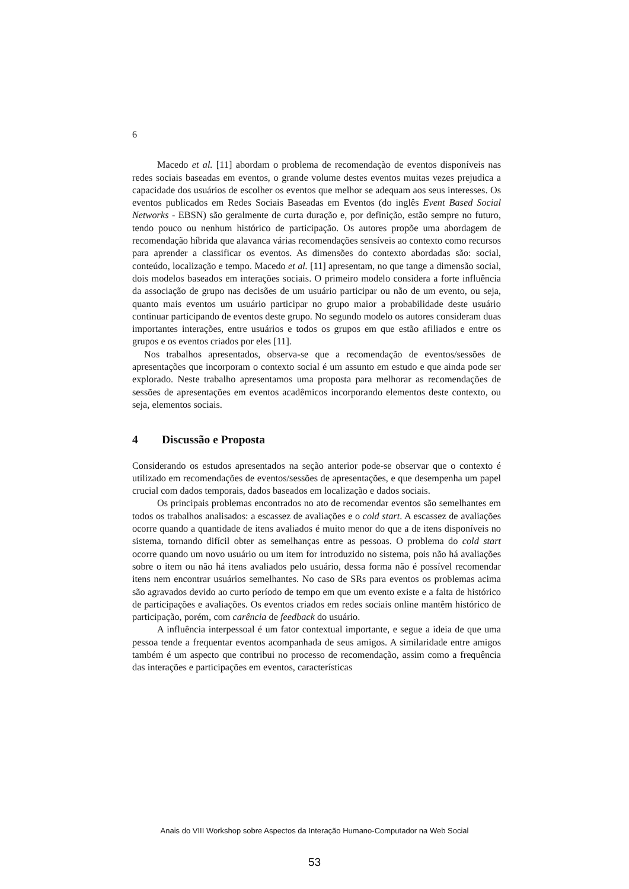6
Macedo et al. [11] abordam o problema de recomendação de eventos disponíveis nas redes sociais baseadas em eventos, o grande volume destes eventos muitas vezes prejudica a capacidade dos usuários de escolher os eventos que melhor se adequam aos seus interesses. Os eventos publicados em Redes Sociais Baseadas em Eventos (do inglês Event Based Social Networks - EBSN) são geralmente de curta duração e, por definição, estão sempre no futuro, tendo pouco ou nenhum histórico de participação. Os autores propõe uma abordagem de recomendação híbrida que alavanca várias recomendações sensíveis ao contexto como recursos para aprender a classificar os eventos. As dimensões do contexto abordadas são: social, conteúdo, localização e tempo. Macedo et al. [11] apresentam, no que tange a dimensão social, dois modelos baseados em interações sociais. O primeiro modelo considera a forte influência da associação de grupo nas decisões de um usuário participar ou não de um evento, ou seja, quanto mais eventos um usuário participar no grupo maior a probabilidade deste usuário continuar participando de eventos deste grupo. No segundo modelo os autores consideram duas importantes interações, entre usuários e todos os grupos em que estão afiliados e entre os grupos e os eventos criados por eles [11].
Nos trabalhos apresentados, observa-se que a recomendação de eventos/sessões de apresentações que incorporam o contexto social é um assunto em estudo e que ainda pode ser explorado. Neste trabalho apresentamos uma proposta para melhorar as recomendações de sessões de apresentações em eventos acadêmicos incorporando elementos deste contexto, ou seja, elementos sociais.
4 Discussão e Proposta
Considerando os estudos apresentados na seção anterior pode-se observar que o contexto é utilizado em recomendações de eventos/sessões de apresentações, e que desempenha um papel crucial com dados temporais, dados baseados em localização e dados sociais.
Os principais problemas encontrados no ato de recomendar eventos são semelhantes em todos os trabalhos analisados: a escassez de avaliações e o cold start. A escassez de avaliações ocorre quando a quantidade de itens avaliados é muito menor do que a de itens disponíveis no sistema, tornando difícil obter as semelhanças entre as pessoas. O problema do cold start ocorre quando um novo usuário ou um item for introduzido no sistema, pois não há avaliações sobre o item ou não há itens avaliados pelo usuário, dessa forma não é possível recomendar itens nem encontrar usuários semelhantes. No caso de SRs para eventos os problemas acima são agravados devido ao curto período de tempo em que um evento existe e a falta de histórico de participações e avaliações. Os eventos criados em redes sociais online mantêm histórico de participação, porém, com carência de feedback do usuário.
A influência interpessoal é um fator contextual importante, e segue a ideia de que uma pessoa tende a frequentar eventos acompanhada de seus amigos. A similaridade entre amigos também é um aspecto que contribui no processo de recomendação, assim como a frequência das interações e participações em eventos, características
Anais do VIII Workshop sobre Aspectos da Interação Humano-Computador na Web Social
53